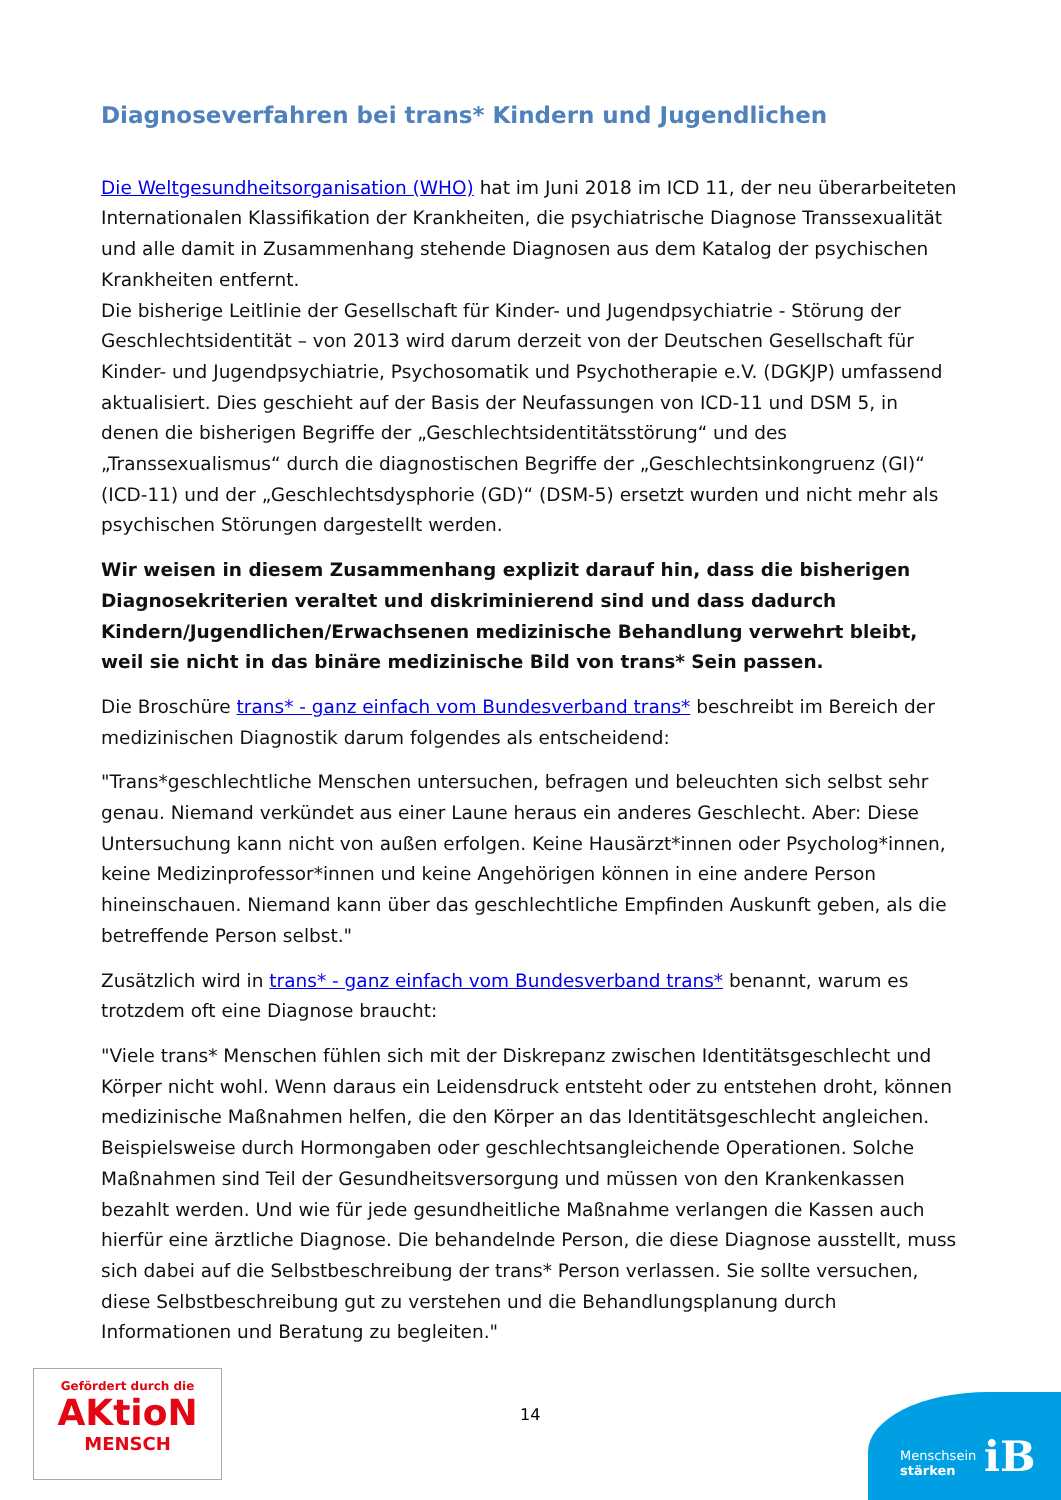Diagnoseverfahren bei trans* Kindern und Jugendlichen
Die Weltgesundheitsorganisation (WHO) hat im Juni 2018 im ICD 11, der neu überarbeiteten Internationalen Klassifikation der Krankheiten, die psychiatrische Diagnose Transsexualität und alle damit in Zusammenhang stehende Diagnosen aus dem Katalog der psychischen Krankheiten entfernt.
Die bisherige Leitlinie der Gesellschaft für Kinder- und Jugendpsychiatrie - Störung der Geschlechtsidentität – von 2013 wird darum derzeit von der Deutschen Gesellschaft für Kinder- und Jugendpsychiatrie, Psychosomatik und Psychotherapie e.V. (DGKJP) umfassend aktualisiert. Dies geschieht auf der Basis der Neufassungen von ICD-11 und DSM 5, in denen die bisherigen Begriffe der „Geschlechtsidentitätsstörung“ und des „Transsexualismus“ durch die diagnostischen Begriffe der „Geschlechtsinkongruenz (GI)“ (ICD-11) und der „Geschlechtsdysphorie (GD)“ (DSM-5) ersetzt wurden und nicht mehr als psychischen Störungen dargestellt werden.
Wir weisen in diesem Zusammenhang explizit darauf hin, dass die bisherigen Diagnosekriterien veraltet und diskriminierend sind und dass dadurch Kindern/Jugendlichen/Erwachsenen medizinische Behandlung verwehrt bleibt, weil sie nicht in das binäre medizinische Bild von trans* Sein passen.
Die Broschüre trans* - ganz einfach vom Bundesverband trans* beschreibt im Bereich der medizinischen Diagnostik darum folgendes als entscheidend:
"Trans*geschlechtliche Menschen untersuchen, befragen und beleuchten sich selbst sehr genau. Niemand verkündet aus einer Laune heraus ein anderes Geschlecht. Aber: Diese Untersuchung kann nicht von außen erfolgen. Keine Hausärzt*innen oder Psycholog*innen, keine Medizinprofessor*innen und keine Angehörigen können in eine andere Person hineinschauen. Niemand kann über das geschlechtliche Empfinden Auskunft geben, als die betreffende Person selbst."
Zusätzlich wird in trans* - ganz einfach vom Bundesverband trans* benannt, warum es trotzdem oft eine Diagnose braucht:
"Viele trans* Menschen fühlen sich mit der Diskrepanz zwischen Identitätsgeschlecht und Körper nicht wohl. Wenn daraus ein Leidensdruck entsteht oder zu entstehen droht, können medizinische Maßnahmen helfen, die den Körper an das Identitätsgeschlecht angleichen. Beispielsweise durch Hormongaben oder geschlechtsangleichende Operationen. Solche Maßnahmen sind Teil der Gesundheitsversorgung und müssen von den Krankenkassen bezahlt werden. Und wie für jede gesundheitliche Maßnahme verlangen die Kassen auch hierfür eine ärztliche Diagnose. Die behandelnde Person, die diese Diagnose ausstellt, muss sich dabei auf die Selbstbeschreibung der trans* Person verlassen. Sie sollte versuchen, diese Selbstbeschreibung gut zu verstehen und die Behandlungsplanung durch Informationen und Beratung zu begleiten."
Gefördert durch die
AKtioN
MENSCH
14
Menschsein
stärken
iB